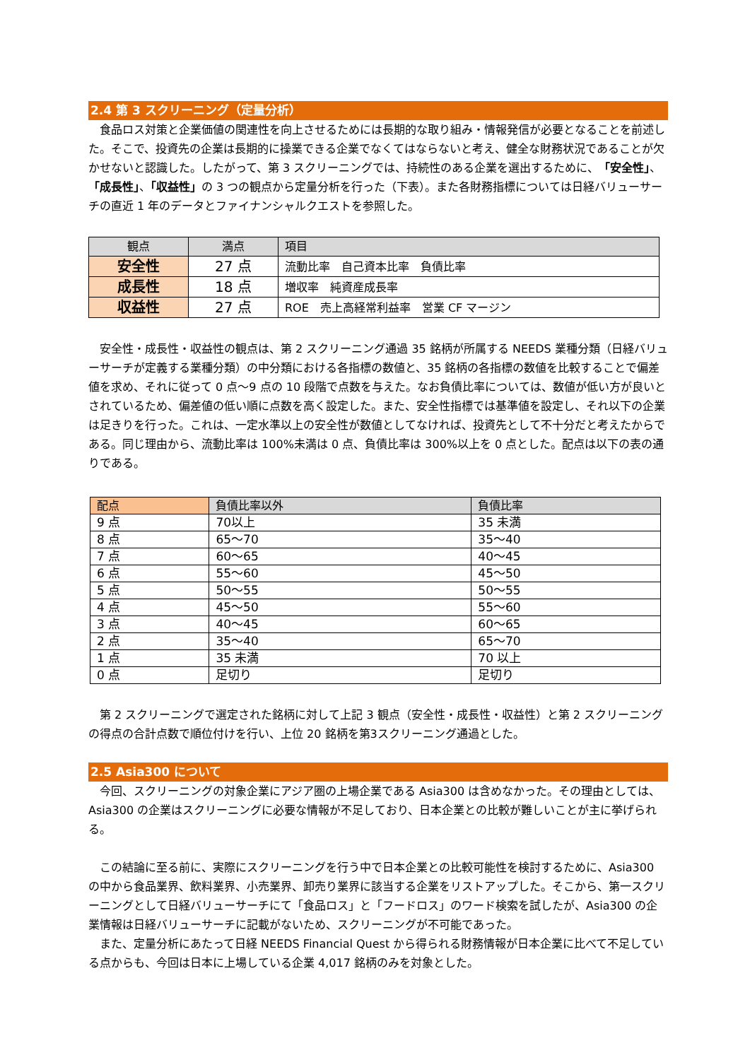2.4 第 3 スクリーニング（定量分析）
　食品ロス対策と企業価値の関連性を向上させるためには長期的な取り組み・情報発信が必要となることを前述した。そこで、投資先の企業は長期的に操業できる企業でなくてはならないと考え、健全な財務状況であることが欠かせないと認識した。したがって、第 3 スクリーニングでは、持続性のある企業を選出するために、「安全性」、「成長性」、「収益性」の 3 つの観点から定量分析を行った（下表）。また各財務指標については日経バリューサーチの直近 1 年のデータとファイナンシャルクエストを参照した。
| 観点 | 満点 | 項目 |
| --- | --- | --- |
| 安全性 | 27 点 | 流動比率 自己資本比率 負債比率 |
| 成長性 | 18 点 | 増収率 純資産成長率 |
| 収益性 | 27 点 | ROE 売上高経常利益率 営業 CF マージン |
　安全性・成長性・収益性の観点は、第 2 スクリーニング通過 35 銘柄が所属する NEEDS 業種分類（日経バリューサーチが定義する業種分類）の中分類における各指標の数値と、35 銘柄の各指標の数値を比較することで偏差値を求め、それに従って 0 点～9 点の 10 段階で点数を与えた。なお負債比率については、数値が低い方が良いとされているため、偏差値の低い順に点数を高く設定した。また、安全性指標では基準値を設定し、それ以下の企業は足きりを行った。これは、一定水準以上の安全性が数値としてなければ、投資先として不十分だと考えたからである。同じ理由から、流動比率は 100%未満は 0 点、負債比率は 300%以上を 0 点とした。配点は以下の表の通りである。
| 配点 | 負債比率以外 | 負債比率 |
| --- | --- | --- |
| 9 点 | 70以上 | 35 未満 |
| 8 点 | 65～70 | 35～40 |
| 7 点 | 60～65 | 40～45 |
| 6 点 | 55～60 | 45～50 |
| 5 点 | 50～55 | 50～55 |
| 4 点 | 45～50 | 55～60 |
| 3 点 | 40～45 | 60～65 |
| 2 点 | 35～40 | 65～70 |
| 1 点 | 35 未満 | 70 以上 |
| 0 点 | 足切り | 足切り |
　第 2 スクリーニングで選定された銘柄に対して上記 3 観点（安全性・成長性・収益性）と第 2 スクリーニングの得点の合計点数で順位付けを行い、上位 20 銘柄を第3スクリーニング通過とした。
2.5 Asia300 について
　今回、スクリーニングの対象企業にアジア圏の上場企業である Asia300 は含めなかった。その理由としては、Asia300 の企業はスクリーニングに必要な情報が不足しており、日本企業との比較が難しいことが主に挙げられる。
　この結論に至る前に、実際にスクリーニングを行う中で日本企業との比較可能性を検討するために、Asia300 の中から食品業界、飲料業界、小売業界、卸売り業界に該当する企業をリストアップした。そこから、第一スクリーニングとして日経バリューサーチにて「食品ロス」と「フードロス」のワード検索を試したが、Asia300 の企業情報は日経バリューサーチに記載がないため、スクリーニングが不可能であった。
　また、定量分析にあたって日経 NEEDS Financial Quest から得られる財務情報が日本企業に比べて不足している点からも、今回は日本に上場している企業 4,017 銘柄のみを対象とした。